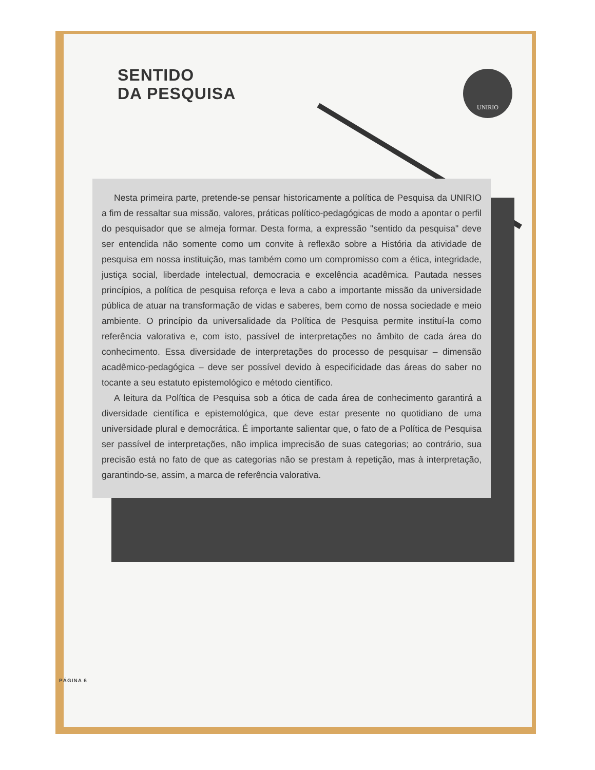SENTIDO
DA PESQUISA
UNIRIO
Nesta primeira parte, pretende-se pensar historicamente a política de Pesquisa da UNIRIO a fim de ressaltar sua missão, valores, práticas político-pedagógicas de modo a apontar o perfil do pesquisador que se almeja formar. Desta forma, a expressão "sentido da pesquisa" deve ser entendida não somente como um convite à reflexão sobre a História da atividade de pesquisa em nossa instituição, mas também como um compromisso com a ética, integridade, justiça social, liberdade intelectual, democracia e excelência acadêmica. Pautada nesses princípios, a política de pesquisa reforça e leva a cabo a importante missão da universidade pública de atuar na transformação de vidas e saberes, bem como de nossa sociedade e meio ambiente. O princípio da universalidade da Política de Pesquisa permite instituí-la como referência valorativa e, com isto, passível de interpretações no âmbito de cada área do conhecimento. Essa diversidade de interpretações do processo de pesquisar – dimensão acadêmico-pedagógica – deve ser possível devido à especificidade das áreas do saber no tocante a seu estatuto epistemológico e método científico.
A leitura da Política de Pesquisa sob a ótica de cada área de conhecimento garantirá a diversidade científica e epistemológica, que deve estar presente no quotidiano de uma universidade plural e democrática. É importante salientar que, o fato de a Política de Pesquisa ser passível de interpretações, não implica imprecisão de suas categorias; ao contrário, sua precisão está no fato de que as categorias não se prestam à repetição, mas à interpretação, garantindo-se, assim, a marca de referência valorativa.
PÁGINA 6